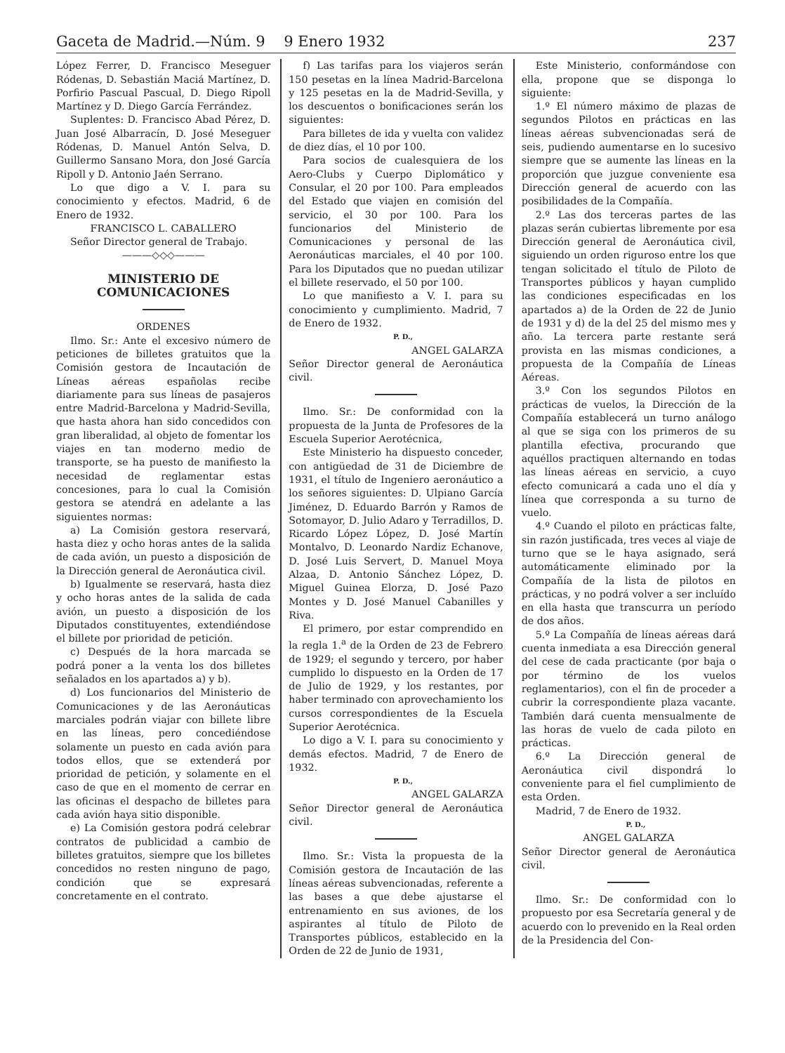Gaceta de Madrid.—Núm. 9 9 Enero 1932 237
López Ferrer, D. Francisco Meseguer Ródenas, D. Sebastián Maciá Martínez, D. Porfirio Pascual Pascual, D. Diego Ripoll Martínez y D. Diego García Ferrández.
Suplentes: D. Francisco Abad Pérez, D. Juan José Albarracín, D. José Meseguer Ródenas, D. Manuel Antón Selva, D. Guillermo Sansano Mora, don José García Ripoll y D. Antonio Jaén Serrano.
Lo que digo a V. I. para su conocimiento y efectos. Madrid, 6 de Enero de 1932.
FRANCISCO L. CABALLERO
Señor Director general de Trabajo.
———◇◇◇———
MINISTERIO DE COMUNICACIONES
ORDENES
Ilmo. Sr.: Ante el excesivo número de peticiones de billetes gratuitos que la Comisión gestora de Incautación de Líneas aéreas españolas recibe diariamente para sus líneas de pasajeros entre Madrid-Barcelona y Madrid-Sevilla, que hasta ahora han sido concedidos con gran liberalidad, al objeto de fomentar los viajes en tan moderno medio de transporte, se ha puesto de manifiesto la necesidad de reglamentar estas concesiones, para lo cual la Comisión gestora se atendrá en adelante a las siguientes normas:
a) La Comisión gestora reservará, hasta diez y ocho horas antes de la salida de cada avión, un puesto a disposición de la Dirección general de Aeronáutica civil.
b) Igualmente se reservará, hasta diez y ocho horas antes de la salida de cada avión, un puesto a disposición de los Diputados constituyentes, extendiéndose el billete por prioridad de petición.
c) Después de la hora marcada se podrá poner a la venta los dos billetes señalados en los apartados a) y b).
d) Los funcionarios del Ministerio de Comunicaciones y de las Aeronáuticas marciales podrán viajar con billete libre en las líneas, pero concediéndose solamente un puesto en cada avión para todos ellos, que se extenderá por prioridad de petición, y solamente en el caso de que en el momento de cerrar en las oficinas el despacho de billetes para cada avión haya sitio disponible.
e) La Comisión gestora podrá celebrar contratos de publicidad a cambio de billetes gratuitos, siempre que los billetes concedidos no resten ninguno de pago, condición que se expresará concretamente en el contrato.
f) Las tarifas para los viajeros serán 150 pesetas en la línea Madrid-Barcelona y 125 pesetas en la de Madrid-Sevilla, y los descuentos o bonificaciones serán los siguientes:
Para billetes de ida y vuelta con validez de diez días, el 10 por 100.
Para socios de cualesquiera de los Aero-Clubs y Cuerpo Diplomático y Consular, el 20 por 100. Para empleados del Estado que viajen en comisión del servicio, el 30 por 100. Para los funcionarios del Ministerio de Comunicaciones y personal de las Aeronáuticas marciales, el 40 por 100. Para los Diputados que no puedan utilizar el billete reservado, el 50 por 100.
Lo que manifiesto a V. I. para su conocimiento y cumplimiento. Madrid, 7 de Enero de 1932.
P. D.,
ANGEL GALARZA
Señor Director general de Aeronáutica civil.
Ilmo. Sr.: De conformidad con la propuesta de la Junta de Profesores de la Escuela Superior Aerotécnica,
Este Ministerio ha dispuesto conceder, con antigüedad de 31 de Diciembre de 1931, el título de Ingeniero aeronáutico a los señores siguientes: D. Ulpiano García Jiménez, D. Eduardo Barrón y Ramos de Sotomayor, D. Julio Adaro y Terradillos, D. Ricardo López López, D. José Martín Montalvo, D. Leonardo Nardiz Echanove, D. José Luis Servert, D. Manuel Moya Alzaa, D. Antonio Sánchez López, D. Miguel Guinea Elorza, D. José Pazo Montes y D. José Manuel Cabanilles y Riva.
El primero, por estar comprendido en la regla 1.<sup>a</sup> de la Orden de 23 de Febrero de 1929; el segundo y tercero, por haber cumplido lo dispuesto en la Orden de 17 de Julio de 1929, y los restantes, por haber terminado con aprovechamiento los cursos correspondientes de la Escuela Superior Aerotécnica.
Lo digo a V. I. para su conocimiento y demás efectos. Madrid, 7 de Enero de 1932.
P. D.,
ANGEL GALARZA
Señor Director general de Aeronáutica civil.
Ilmo. Sr.: Vista la propuesta de la Comisión gestora de Incautación de las líneas aéreas subvencionadas, referente a las bases a que debe ajustarse el entrenamiento en sus aviones, de los aspirantes al título de Piloto de Transportes públicos, establecido en la Orden de 22 de Junio de 1931,
Este Ministerio, conformándose con ella, propone que se disponga lo siguiente:
1.º El número máximo de plazas de segundos Pilotos en prácticas en las líneas aéreas subvencionadas será de seis, pudiendo aumentarse en lo sucesivo siempre que se aumente las líneas en la proporción que juzgue conveniente esa Dirección general de acuerdo con las posibilidades de la Compañía.
2.º Las dos terceras partes de las plazas serán cubiertas libremente por esa Dirección general de Aeronáutica civil, siguiendo un orden riguroso entre los que tengan solicitado el título de Piloto de Transportes públicos y hayan cumplido las condiciones especificadas en los apartados a) de la Orden de 22 de Junio de 1931 y d) de la del 25 del mismo mes y año. La tercera parte restante será provista en las mismas condiciones, a propuesta de la Compañía de Líneas Aéreas.
3.º Con los segundos Pilotos en prácticas de vuelos, la Dirección de la Compañía establecerá un turno análogo al que se siga con los primeros de su plantilla efectiva, procurando que aquéllos practiquen alternando en todas las líneas aéreas en servicio, a cuyo efecto comunicará a cada uno el día y línea que corresponda a su turno de vuelo.
4.º Cuando el piloto en prácticas falte, sin razón justificada, tres veces al viaje de turno que se le haya asignado, será automáticamente eliminado por la Compañía de la lista de pilotos en prácticas, y no podrá volver a ser incluído en ella hasta que transcurra un período de dos años.
5.º La Compañía de líneas aéreas dará cuenta inmediata a esa Dirección general del cese de cada practicante (por baja o por término de los vuelos reglamentarios), con el fin de proceder a cubrir la correspondiente plaza vacante. También dará cuenta mensualmente de las horas de vuelo de cada piloto en prácticas.
6.º La Dirección general de Aeronáutica civil dispondrá lo conveniente para el fiel cumplimiento de esta Orden.
Madrid, 7 de Enero de 1932.
P. D.,
ANGEL GALARZA
Señor Director general de Aeronáutica civil.
Ilmo. Sr.: De conformidad con lo propuesto por esa Secretaría general y de acuerdo con lo prevenido en la Real orden de la Presidencia del Con-